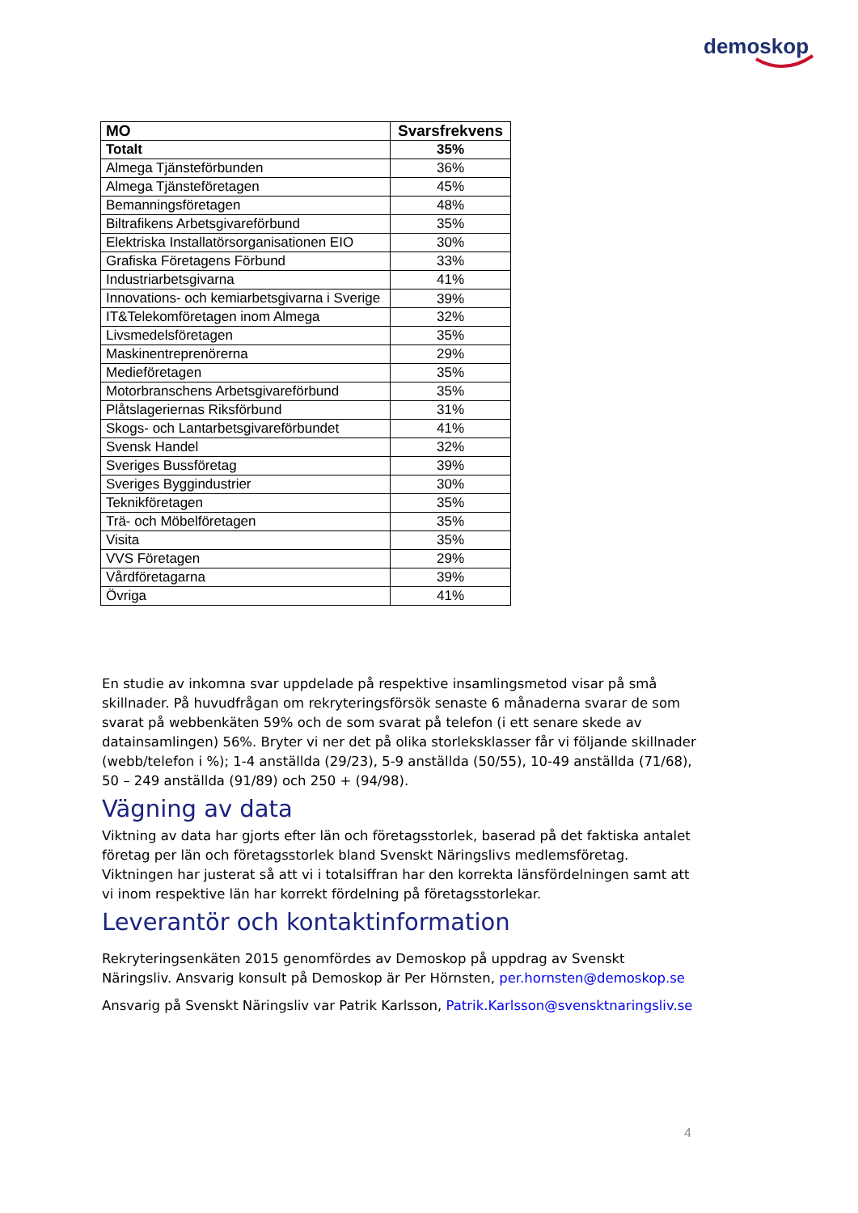demoskop
| MO | Svarsfrekvens |
| --- | --- |
| Totalt | 35% |
| Almega Tjänsteförbunden | 36% |
| Almega Tjänsteföretagen | 45% |
| Bemanningsföretagen | 48% |
| Biltrafikens Arbetsgivareförbund | 35% |
| Elektriska Installatörsorganisationen EIO | 30% |
| Grafiska Företagens Förbund | 33% |
| Industriarbetsgivarna | 41% |
| Innovations- och kemiarbetsgivarna i Sverige | 39% |
| IT&Telekomföretagen inom Almega | 32% |
| Livsmedelsföretagen | 35% |
| Maskinentreprenörerna | 29% |
| Medieföretagen | 35% |
| Motorbranschens Arbetsgivareförbund | 35% |
| Plåtslageriernas Riksförbund | 31% |
| Skogs- och Lantarbetsgivareförbundet | 41% |
| Svensk Handel | 32% |
| Sveriges Bussföretag | 39% |
| Sveriges Byggindustrier | 30% |
| Teknikföretagen | 35% |
| Trä- och Möbelföretagen | 35% |
| Visita | 35% |
| VVS Företagen | 29% |
| Vårdföretagarna | 39% |
| Övriga | 41% |
En studie av inkomna svar uppdelade på respektive insamlingsmetod visar på små skillnader. På huvudfrågan om rekryteringsförsök senaste 6 månaderna svarar de som svarat på webbenkäten 59% och de som svarat på telefon (i ett senare skede av datainsamlingen) 56%. Bryter vi ner det på olika storleksklasser får vi följande skillnader (webb/telefon i %); 1-4 anställda (29/23), 5-9 anställda (50/55), 10-49 anställda (71/68), 50 – 249 anställda (91/89) och 250 + (94/98).
Vägning av data
Viktning av data har gjorts efter län och företagsstorlek, baserad på det faktiska antalet företag per län och företagsstorlek bland Svenskt Näringslivs medlemsföretag. Viktningen har justerat så att vi i totalsiffran har den korrekta länsfördelningen samt att vi inom respektive län har korrekt fördelning på företagsstorlekar.
Leverantör och kontaktinformation
Rekryteringsenkäten 2015 genomfördes av Demoskop på uppdrag av Svenskt Näringsliv. Ansvarig konsult på Demoskop är Per Hörnsten, per.hornsten@demoskop.se
Ansvarig på Svenskt Näringsliv var Patrik Karlsson, Patrik.Karlsson@svensktnaringsliv.se
4